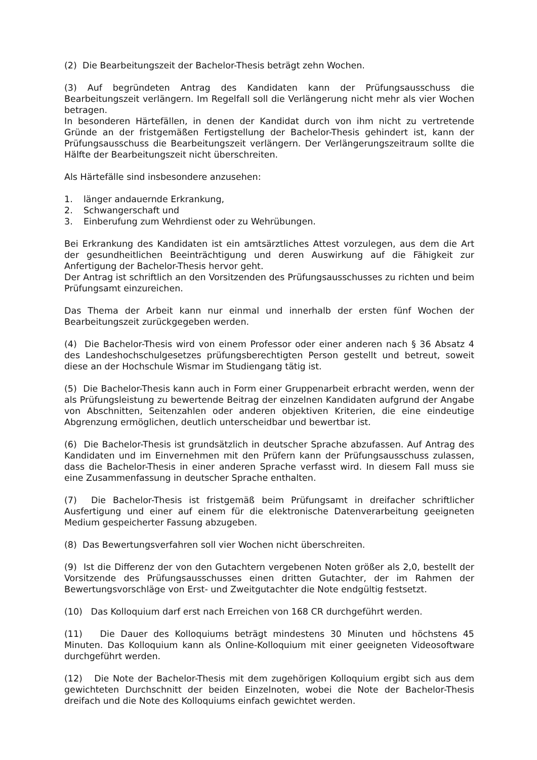(2) Die Bearbeitungszeit der Bachelor-Thesis beträgt zehn Wochen.
(3) Auf begründeten Antrag des Kandidaten kann der Prüfungsausschuss die Bearbeitungszeit verlängern. Im Regelfall soll die Verlängerung nicht mehr als vier Wochen betragen.
In besonderen Härtefällen, in denen der Kandidat durch von ihm nicht zu vertretende Gründe an der fristgemäßen Fertigstellung der Bachelor-Thesis gehindert ist, kann der Prüfungsausschuss die Bearbeitungszeit verlängern. Der Verlängerungszeitraum sollte die Hälfte der Bearbeitungszeit nicht überschreiten.
Als Härtefälle sind insbesondere anzusehen:
1. länger andauernde Erkrankung,
2. Schwangerschaft und
3. Einberufung zum Wehrdienst oder zu Wehrübungen.
Bei Erkrankung des Kandidaten ist ein amtsärztliches Attest vorzulegen, aus dem die Art der gesundheitlichen Beeinträchtigung und deren Auswirkung auf die Fähigkeit zur Anfertigung der Bachelor-Thesis hervor geht.
Der Antrag ist schriftlich an den Vorsitzenden des Prüfungsausschusses zu richten und beim Prüfungsamt einzureichen.
Das Thema der Arbeit kann nur einmal und innerhalb der ersten fünf Wochen der Bearbeitungszeit zurückgegeben werden.
(4) Die Bachelor-Thesis wird von einem Professor oder einer anderen nach § 36 Absatz 4 des Landeshochschulgesetzes prüfungsberechtigten Person gestellt und betreut, soweit diese an der Hochschule Wismar im Studiengang tätig ist.
(5) Die Bachelor-Thesis kann auch in Form einer Gruppenarbeit erbracht werden, wenn der als Prüfungsleistung zu bewertende Beitrag der einzelnen Kandidaten aufgrund der Angabe von Abschnitten, Seitenzahlen oder anderen objektiven Kriterien, die eine eindeutige Abgrenzung ermöglichen, deutlich unterscheidbar und bewertbar ist.
(6) Die Bachelor-Thesis ist grundsätzlich in deutscher Sprache abzufassen. Auf Antrag des Kandidaten und im Einvernehmen mit den Prüfern kann der Prüfungsausschuss zulassen, dass die Bachelor-Thesis in einer anderen Sprache verfasst wird. In diesem Fall muss sie eine Zusammenfassung in deutscher Sprache enthalten.
(7) Die Bachelor-Thesis ist fristgemäß beim Prüfungsamt in dreifacher schriftlicher Ausfertigung und einer auf einem für die elektronische Datenverarbeitung geeigneten Medium gespeicherter Fassung abzugeben.
(8) Das Bewertungsverfahren soll vier Wochen nicht überschreiten.
(9) Ist die Differenz der von den Gutachtern vergebenen Noten größer als 2,0, bestellt der Vorsitzende des Prüfungsausschusses einen dritten Gutachter, der im Rahmen der Bewertungsvorschläge von Erst- und Zweitgutachter die Note endgültig festsetzt.
(10) Das Kolloquium darf erst nach Erreichen von 168 CR durchgeführt werden.
(11) Die Dauer des Kolloquiums beträgt mindestens 30 Minuten und höchstens 45 Minuten. Das Kolloquium kann als Online-Kolloquium mit einer geeigneten Videosoftware durchgeführt werden.
(12) Die Note der Bachelor-Thesis mit dem zugehörigen Kolloquium ergibt sich aus dem gewichteten Durchschnitt der beiden Einzelnoten, wobei die Note der Bachelor-Thesis dreifach und die Note des Kolloquiums einfach gewichtet werden.